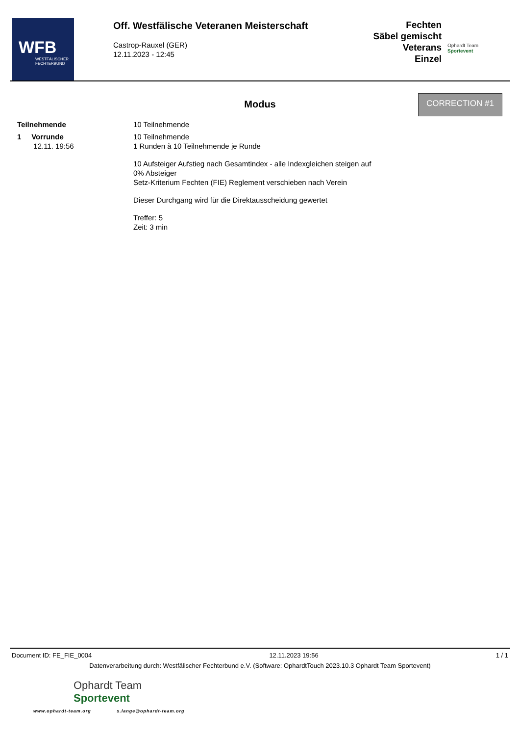WFB
WESTFÄLISCHER FECHTERBUND
Off. Westfälische Veteranen Meisterschaft
Castrop-Rauxel (GER)
12.11.2023 - 12:45
Fechten
Säbel gemischt Veterans
Einzel
Ophardt Team
Sportevent
CORRECTION #1
Modus
Teilnehmende 10 Teilnehmende
1 Vorrunde
12.11. 19:56
10 Teilnehmende
1 Runden à 10 Teilnehmende je Runde
10 Aufsteiger Aufstieg nach Gesamtindex - alle Indexgleichen steigen auf
0% Absteiger
Setz-Kriterium Fechten (FIE) Reglement verschieben nach Verein
Dieser Durchgang wird für die Direktausscheidung gewertet
Treffer: 5
Zeit: 3 min
Document ID: FE_FIE_0004 12.11.2023 19:56 1 / 1
Datenverarbeitung durch: Westfälischer Fechterbund e.V. (Software: OphardtTouch 2023.10.3 Ophardt Team Sportevent)
Ophardt Team
Sportevent
www.ophardt-team.org s.lange@ophardt-team.org